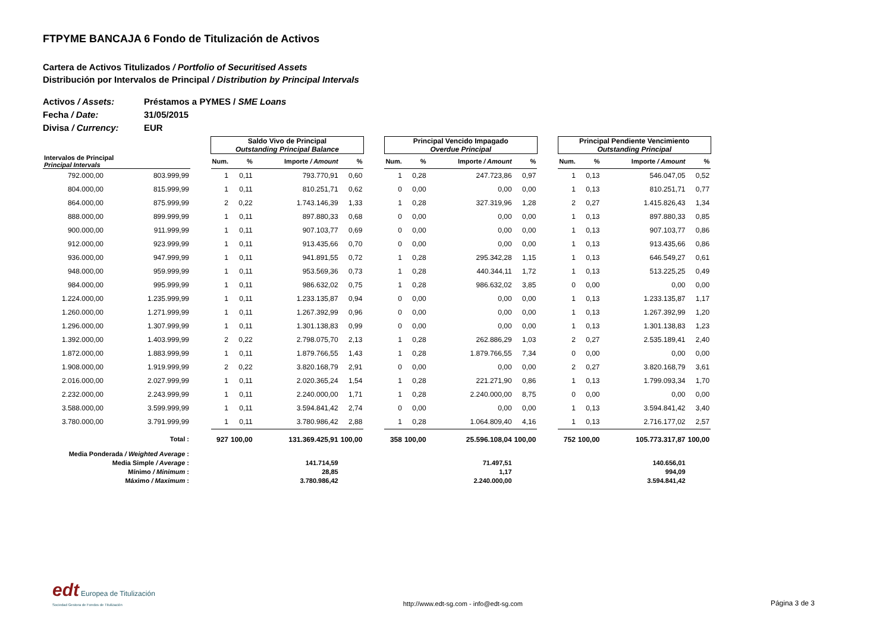FTPYME BANCAJA 6 Fondo de Titulización de Activos
Cartera de Activos Titulizados / Portfolio of Securitised Assets
Distribución por Intervalos de Principal / Distribution by Principal Intervals
Activos / Assets: Préstamos a PYMES / SME Loans
Fecha / Date: 31/05/2015
Divisa / Currency: EUR
| | | | Saldo Vivo de Principal Outstanding Principal Balance | | | | | Principal Vencido Impagado Overdue Principal | | | | | Principal Pendiente Vencimiento Outstanding Principal | | | |
| --- | --- | --- | --- | --- | --- | --- | --- | --- | --- | --- | --- | --- | --- | --- | --- | --- |
| Intervalos de Principal Principal Intervals | | | Num. | % | Importe / Amount | % | | Num. | % | Importe / Amount | % | | Num. | % | Importe / Amount | % |
| 792.000,00 | 803.999,99 | | 1 | 0,11 | 793.770,91 | 0,60 | | 1 | 0,28 | 247.723,86 | 0,97 | | 1 | 0,13 | 546.047,05 | 0,52 |
| 804.000,00 | 815.999,99 | | 1 | 0,11 | 810.251,71 | 0,62 | | 0 | 0,00 | 0,00 | 0,00 | | 1 | 0,13 | 810.251,71 | 0,77 |
| 864.000,00 | 875.999,99 | | 2 | 0,22 | 1.743.146,39 | 1,33 | | 1 | 0,28 | 327.319,96 | 1,28 | | 2 | 0,27 | 1.415.826,43 | 1,34 |
| 888.000,00 | 899.999,99 | | 1 | 0,11 | 897.880,33 | 0,68 | | 0 | 0,00 | 0,00 | 0,00 | | 1 | 0,13 | 897.880,33 | 0,85 |
| 900.000,00 | 911.999,99 | | 1 | 0,11 | 907.103,77 | 0,69 | | 0 | 0,00 | 0,00 | 0,00 | | 1 | 0,13 | 907.103,77 | 0,86 |
| 912.000,00 | 923.999,99 | | 1 | 0,11 | 913.435,66 | 0,70 | | 0 | 0,00 | 0,00 | 0,00 | | 1 | 0,13 | 913.435,66 | 0,86 |
| 936.000,00 | 947.999,99 | | 1 | 0,11 | 941.891,55 | 0,72 | | 1 | 0,28 | 295.342,28 | 1,15 | | 1 | 0,13 | 646.549,27 | 0,61 |
| 948.000,00 | 959.999,99 | | 1 | 0,11 | 953.569,36 | 0,73 | | 1 | 0,28 | 440.344,11 | 1,72 | | 1 | 0,13 | 513.225,25 | 0,49 |
| 984.000,00 | 995.999,99 | | 1 | 0,11 | 986.632,02 | 0,75 | | 1 | 0,28 | 986.632,02 | 3,85 | | 0 | 0,00 | 0,00 | 0,00 |
| 1.224.000,00 | 1.235.999,99 | | 1 | 0,11 | 1.233.135,87 | 0,94 | | 0 | 0,00 | 0,00 | 0,00 | | 1 | 0,13 | 1.233.135,87 | 1,17 |
| 1.260.000,00 | 1.271.999,99 | | 1 | 0,11 | 1.267.392,99 | 0,96 | | 0 | 0,00 | 0,00 | 0,00 | | 1 | 0,13 | 1.267.392,99 | 1,20 |
| 1.296.000,00 | 1.307.999,99 | | 1 | 0,11 | 1.301.138,83 | 0,99 | | 0 | 0,00 | 0,00 | 0,00 | | 1 | 0,13 | 1.301.138,83 | 1,23 |
| 1.392.000,00 | 1.403.999,99 | | 2 | 0,22 | 2.798.075,70 | 2,13 | | 1 | 0,28 | 262.886,29 | 1,03 | | 2 | 0,27 | 2.535.189,41 | 2,40 |
| 1.872.000,00 | 1.883.999,99 | | 1 | 0,11 | 1.879.766,55 | 1,43 | | 1 | 0,28 | 1.879.766,55 | 7,34 | | 0 | 0,00 | 0,00 | 0,00 |
| 1.908.000,00 | 1.919.999,99 | | 2 | 0,22 | 3.820.168,79 | 2,91 | | 0 | 0,00 | 0,00 | 0,00 | | 2 | 0,27 | 3.820.168,79 | 3,61 |
| 2.016.000,00 | 2.027.999,99 | | 1 | 0,11 | 2.020.365,24 | 1,54 | | 1 | 0,28 | 221.271,90 | 0,86 | | 1 | 0,13 | 1.799.093,34 | 1,70 |
| 2.232.000,00 | 2.243.999,99 | | 1 | 0,11 | 2.240.000,00 | 1,71 | | 1 | 0,28 | 2.240.000,00 | 8,75 | | 0 | 0,00 | 0,00 | 0,00 |
| 3.588.000,00 | 3.599.999,99 | | 1 | 0,11 | 3.594.841,42 | 2,74 | | 0 | 0,00 | 0,00 | 0,00 | | 1 | 0,13 | 3.594.841,42 | 3,40 |
| 3.780.000,00 | 3.791.999,99 | | 1 | 0,11 | 3.780.986,42 | 2,88 | | 1 | 0,28 | 1.064.809,40 | 4,16 | | 1 | 0,13 | 2.716.177,02 | 2,57 |
| | Total : | | 927 | 100,00 | 131.369.425,91 | 100,00 | | 358 | 100,00 | 25.596.108,04 | 100,00 | | 752 | 100,00 | 105.773.317,87 | 100,00 |
| Media Ponderada / Weighted Average : | | | | | | | | | | | | | | | | |
| Media Simple / Average : | | | 141.714,59 | | | | | 71.497,51 | | | | | 140.656,01 | | | |
| Mínimo / Minimum : | | | 28,85 | | | | | 1,17 | | | | | 994,09 | | | |
| Máximo / Maximum : | | | 3.780.986,42 | | | | | 2.240.000,00 | | | | | 3.594.841,42 | | | |
edt Europea de Titulización
Sociedad Gestora de Fondos de Titulización
http://www.edt-sg.com - info@edt-sg.com
Página 3 de 3